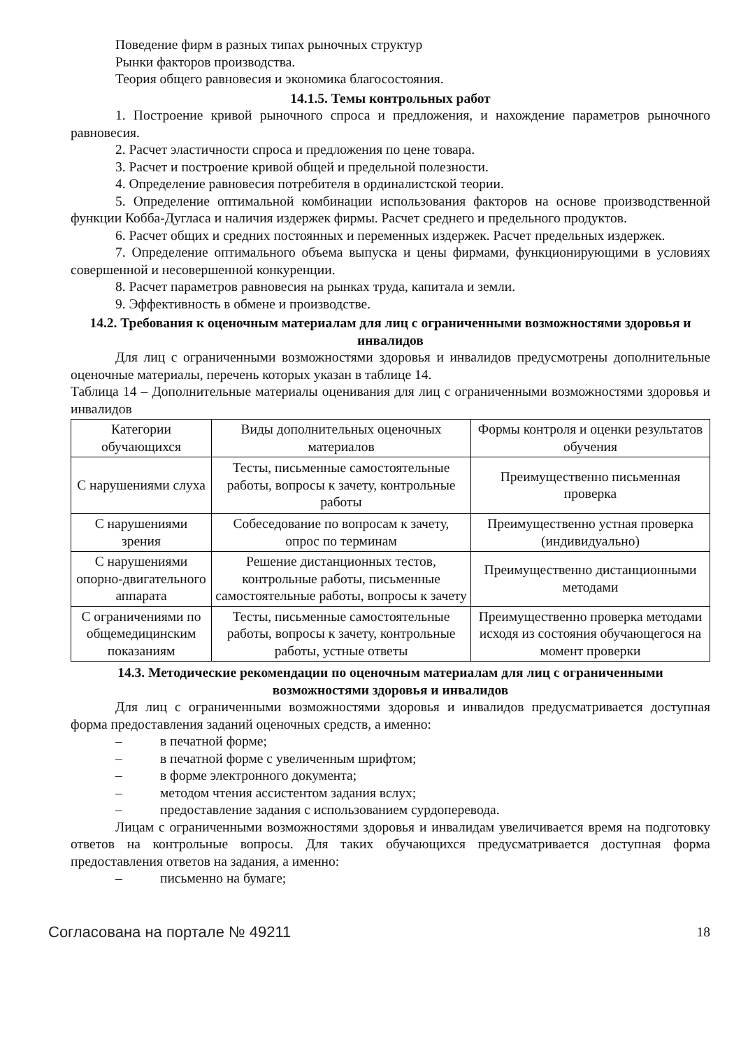Поведение фирм в разных типах рыночных структур
Рынки факторов производства.
Теория общего равновесия и экономика благосостояния.
14.1.5. Темы контрольных работ
1. Построение кривой рыночного спроса и предложения, и нахождение параметров рыночного равновесия.
2. Расчет эластичности спроса и предложения по цене товара.
3. Расчет и построение кривой общей и предельной полезности.
4. Определение равновесия потребителя в ординалистской теории.
5. Определение оптимальной комбинации использования факторов на основе производственной функции Кобба-Дугласа и наличия издержек фирмы. Расчет среднего и предельного продуктов.
6. Расчет общих и средних постоянных и переменных издержек. Расчет предельных издержек.
7. Определение оптимального объема выпуска и цены фирмами, функционирующими в условиях совершенной и несовершенной конкуренции.
8. Расчет параметров равновесия на рынках труда, капитала и земли.
9. Эффективность в обмене и производстве.
14.2. Требования к оценочным материалам для лиц с ограниченными возможностями здоровья и инвалидов
Для лиц с ограниченными возможностями здоровья и инвалидов предусмотрены дополнительные оценочные материалы, перечень которых указан в таблице 14.
Таблица 14 – Дополнительные материалы оценивания для лиц с ограниченными возможностями здоровья и инвалидов
| Категории обучающихся | Виды дополнительных оценочных материалов | Формы контроля и оценки результатов обучения |
| С нарушениями слуха | Тесты, письменные самостоятельные работы, вопросы к зачету, контрольные работы | Преимущественно письменная проверка |
| С нарушениями зрения | Собеседование по вопросам к зачету, опрос по терминам | Преимущественно устная проверка (индивидуально) |
| С нарушениями опорно-двигательного аппарата | Решение дистанционных тестов, контрольные работы, письменные самостоятельные работы, вопросы к зачету | Преимущественно дистанционными методами |
| С ограничениями по общемедицинским показаниям | Тесты, письменные самостоятельные работы, вопросы к зачету, контрольные работы, устные ответы | Преимущественно проверка методами исходя из состояния обучающегося на момент проверки |
14.3. Методические рекомендации по оценочным материалам для лиц с ограниченными возможностями здоровья и инвалидов
Для лиц с ограниченными возможностями здоровья и инвалидов предусматривается доступная форма предоставления заданий оценочных средств, а именно:
– в печатной форме;
– в печатной форме с увеличенным шрифтом;
– в форме электронного документа;
– методом чтения ассистентом задания вслух;
– предоставление задания с использованием сурдоперевода.
Лицам с ограниченными возможностями здоровья и инвалидам увеличивается время на подготовку ответов на контрольные вопросы. Для таких обучающихся предусматривается доступная форма предоставления ответов на задания, а именно:
– письменно на бумаге;
Согласована на портале № 49211 18